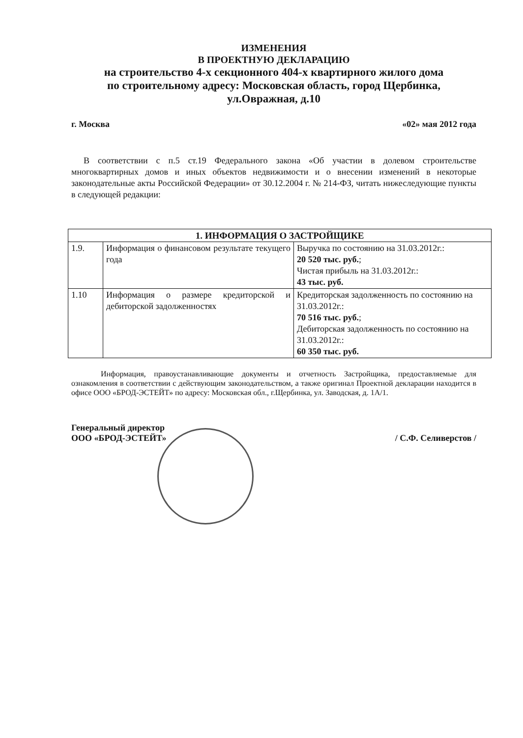ИЗМЕНЕНИЯ
В ПРОЕКТНУЮ ДЕКЛАРАЦИЮ
на строительство 4-х секционного 404-х квартирного жилого дома
по строительному адресу: Московская область, город Щербинка,
ул.Овражная, д.10
г. Москва «02» мая 2012 года
В соответствии с п.5 ст.19 Федерального закона «Об участии в долевом строительстве многоквартирных домов и иных объектов недвижимости и о внесении изменений в некоторые законодательные акты Российской Федерации» от 30.12.2004 г. № 214-ФЗ, читать нижеследующие пункты в следующей редакции:
| 1. ИНФОРМАЦИЯ О ЗАСТРОЙЩИКЕ | | |
| --- | --- | --- |
| 1.9. | Информация о финансовом результате текущего года | Выручка по состоянию на 31.03.2012г.: 20 520 тыс. руб. ; Чистая прибыль на 31.03.2012г.: 43 тыс. руб. |
| 1.10 | Информация о размере кредиторской и дебиторской задолженностях | Кредиторская задолженность по состоянию на 31.03.2012г.: 70 516 тыс. руб. ; Дебиторская задолженность по состоянию на 31.03.2012г.: 60 350 тыс. руб. |
Информация, правоустанавливающие документы и отчетность Застройщика, предоставляемые для ознакомления в соответствии с действующим законодательством, а также оригинал Проектной декларации находится в офисе ООО «БРОД-ЭСТЕЙТ» по адресу: Московская обл., г.Щербинка, ул. Заводская, д. 1А/1.
Генеральный директор
ООО «БРОД-ЭСТЕЙТ» / С.Ф. Селиверстов /